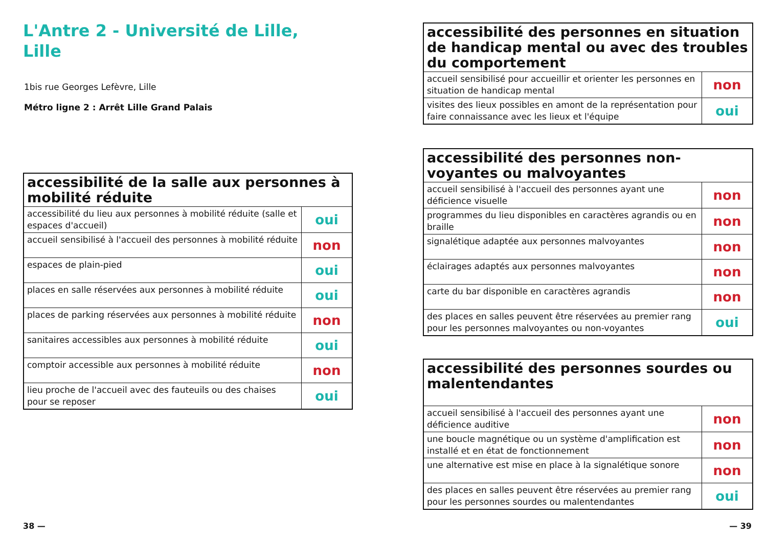L'Antre 2 - Université de Lille,
Lille
1bis rue Georges Lefèvre, Lille
Métro ligne 2 : Arrêt Lille Grand Palais
| accessibilité de la salle aux personnes à mobilité réduite | |
| --- | --- |
| accessibilité du lieu aux personnes à mobilité réduite (salle et espaces d'accueil) | oui |
| accueil sensibilisé à l'accueil des personnes à mobilité réduite | non |
| espaces de plain-pied | oui |
| places en salle réservées aux personnes à mobilité réduite | oui |
| places de parking réservées aux personnes à mobilité réduite | non |
| sanitaires accessibles aux personnes à mobilité réduite | oui |
| comptoir accessible aux personnes à mobilité réduite | non |
| lieu proche de l'accueil avec des fauteuils ou des chaises pour se reposer | oui |
| accessibilité des personnes en situation de handicap mental ou avec des troubles du comportement | |
| --- | --- |
| accueil sensibilisé pour accueillir et orienter les personnes en situation de handicap mental | non |
| visites des lieux possibles en amont de la représentation pour faire connaissance avec les lieux et l'équipe | oui |
| accessibilité des personnes non-voyantes ou malvoyantes | |
| --- | --- |
| accueil sensibilisé à l'accueil des personnes ayant une déficience visuelle | non |
| programmes du lieu disponibles en caractères agrandis ou en braille | non |
| signalétique adaptée aux personnes malvoyantes | non |
| éclairages adaptés aux personnes malvoyantes | non |
| carte du bar disponible en caractères agrandis | non |
| des places en salles peuvent être réservées au premier rang pour les personnes malvoyantes ou non-voyantes | oui |
| accessibilité des personnes sourdes ou malentendantes | |
| --- | --- |
| accueil sensibilisé à l'accueil des personnes ayant une déficience auditive | non |
| une boucle magnétique ou un système d'amplification est installé et en état de fonctionnement | non |
| une alternative est mise en place à la signalétique sonore | non |
| des places en salles peuvent être réservées au premier rang pour les personnes sourdes ou malentendantes | oui |
38 — — 39